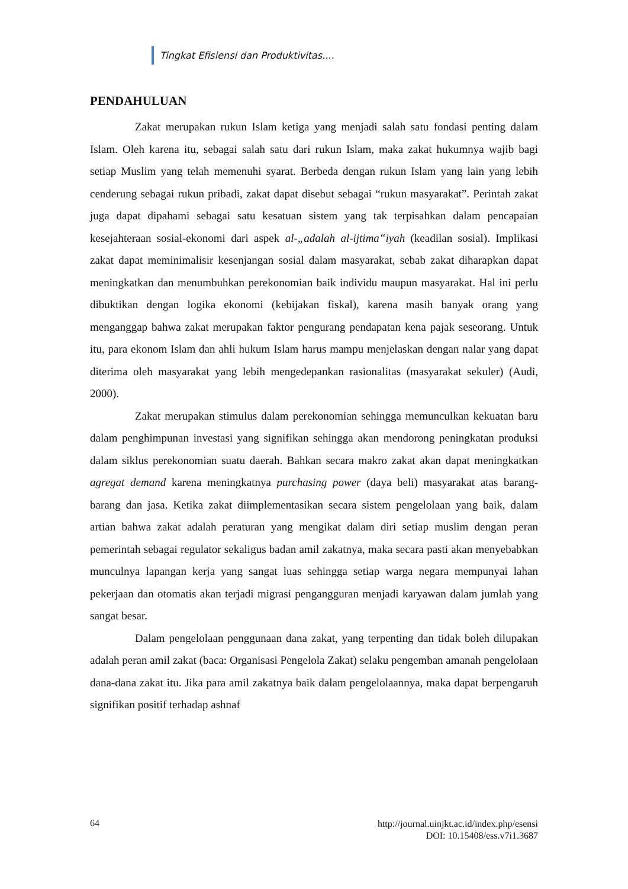Tingkat Efisiensi dan Produktivitas....
PENDAHULUAN
Zakat merupakan rukun Islam ketiga yang menjadi salah satu fondasi penting dalam Islam. Oleh karena itu, sebagai salah satu dari rukun Islam, maka zakat hukumnya wajib bagi setiap Muslim yang telah memenuhi syarat. Berbeda dengan rukun Islam yang lain yang lebih cenderung sebagai rukun pribadi, zakat dapat disebut sebagai “rukun masyarakat”. Perintah zakat juga dapat dipahami sebagai satu kesatuan sistem yang tak terpisahkan dalam pencapaian kesejahteraan sosial-ekonomi dari aspek al-„adalah al-ijtima‟iyah (keadilan sosial). Implikasi zakat dapat meminimalisir kesenjangan sosial dalam masyarakat, sebab zakat diharapkan dapat meningkatkan dan menumbuhkan perekonomian baik individu maupun masyarakat. Hal ini perlu dibuktikan dengan logika ekonomi (kebijakan fiskal), karena masih banyak orang yang menganggap bahwa zakat merupakan faktor pengurang pendapatan kena pajak seseorang. Untuk itu, para ekonom Islam dan ahli hukum Islam harus mampu menjelaskan dengan nalar yang dapat diterima oleh masyarakat yang lebih mengedepankan rasionalitas (masyarakat sekuler) (Audi, 2000).
Zakat merupakan stimulus dalam perekonomian sehingga memunculkan kekuatan baru dalam penghimpunan investasi yang signifikan sehingga akan mendorong peningkatan produksi dalam siklus perekonomian suatu daerah. Bahkan secara makro zakat akan dapat meningkatkan agregat demand karena meningkatnya purchasing power (daya beli) masyarakat atas barang-barang dan jasa. Ketika zakat diimplementasikan secara sistem pengelolaan yang baik, dalam artian bahwa zakat adalah peraturan yang mengikat dalam diri setiap muslim dengan peran pemerintah sebagai regulator sekaligus badan amil zakatnya, maka secara pasti akan menyebabkan munculnya lapangan kerja yang sangat luas sehingga setiap warga negara mempunyai lahan pekerjaan dan otomatis akan terjadi migrasi pengangguran menjadi karyawan dalam jumlah yang sangat besar.
Dalam pengelolaan penggunaan dana zakat, yang terpenting dan tidak boleh dilupakan adalah peran amil zakat (baca: Organisasi Pengelola Zakat) selaku pengemban amanah pengelolaan dana-dana zakat itu. Jika para amil zakatnya baik dalam pengelolaannya, maka dapat berpengaruh signifikan positif terhadap ashnaf
64 http://journal.uinjkt.ac.id/index.php/esensi
DOI: 10.15408/ess.v7i1.3687